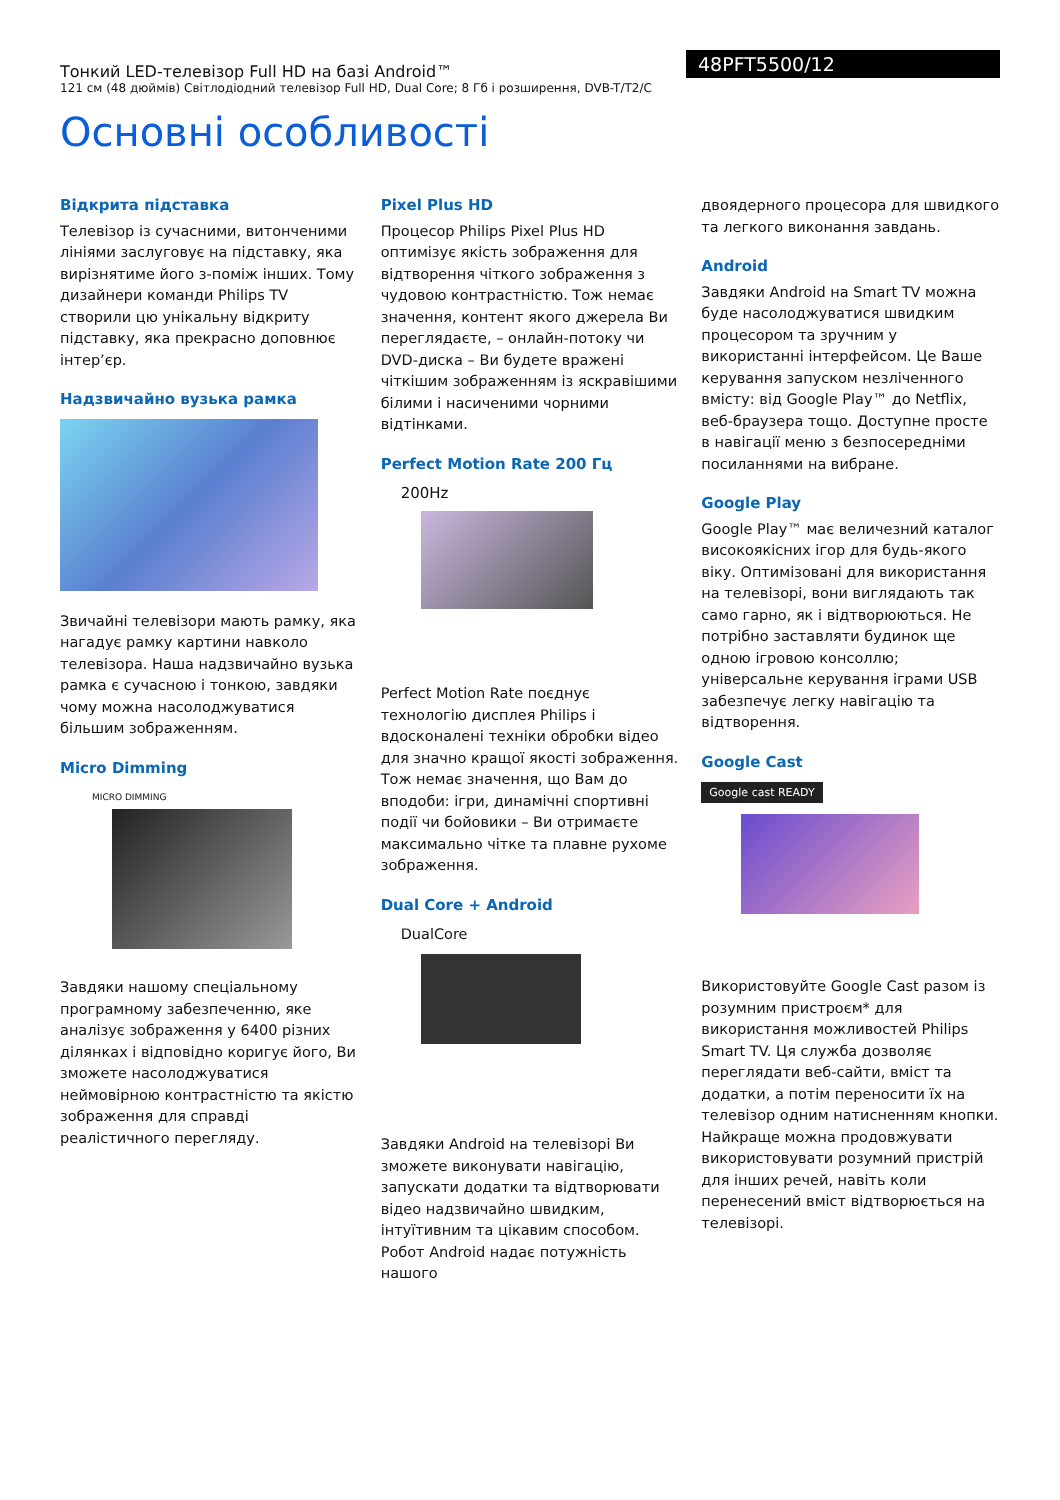Тонкий LED-телевізор Full HD на базі Android™
121 см (48 дюймів) Світлодіодний телевізор Full HD, Dual Core; 8 Гб і розширення, DVB-T/T2/C
48PFT5500/12
Основні особливості
Відкрита підставка
Телевізор із сучасними, витонченими лініями заслуговує на підставку, яка вирізнятиме його з-поміж інших. Тому дизайнери команди Philips TV створили цю унікальну відкриту підставку, яка прекрасно доповнює інтер’єр.
Надзвичайно вузька рамка
Звичайні телевізори мають рамку, яка нагадує рамку картини навколо телевізора. Наша надзвичайно вузька рамка є сучасною і тонкою, завдяки чому можна насолоджуватися більшим зображенням.
Micro Dimming
MICRO DIMMING
Завдяки нашому спеціальному програмному забезпеченню, яке аналізує зображення у 6400 різних ділянках і відповідно коригує його, Ви зможете насолоджуватися неймовірною контрастністю та якістю зображення для справді реалістичного перегляду.
Pixel Plus HD
Процесор Philips Pixel Plus HD оптимізує якість зображення для відтворення чіткого зображення з чудовою контрастністю. Тож немає значення, контент якого джерела Ви переглядаєте, – онлайн-потоку чи DVD-диска – Ви будете вражені чіткішим зображенням із яскравішими білими і насиченими чорними відтінками.
Perfect Motion Rate 200 Гц
200Hz
Perfect Motion Rate поєднує технологію дисплея Philips і вдосконалені техніки обробки відео для значно кращої якості зображення. Тож немає значення, що Вам до вподоби: ігри, динамічні спортивні події чи бойовики – Ви отримаєте максимально чітке та плавне рухоме зображення.
Dual Core + Android
DualCore
Завдяки Android на телевізорі Ви зможете виконувати навігацію, запускати додатки та відтворювати відео надзвичайно швидким, інтуїтивним та цікавим способом. Робот Android надає потужність нашого
двоядерного процесора для швидкого та легкого виконання завдань.
Android
Завдяки Android на Smart TV можна буде насолоджуватися швидким процесором та зручним у використанні інтерфейсом. Це Ваше керування запуском незліченного вмісту: від Google Play™ до Netflix, веб-браузера тощо. Доступне просте в навігації меню з безпосередніми посиланнями на вибране.
Google Play
Google Play™ має величезний каталог високоякісних ігор для будь-якого віку. Оптимізовані для використання на телевізорі, вони виглядають так само гарно, як і відтворюються. Не потрібно заставляти будинок ще одною ігровою консоллю; універсальне керування іграми USB забезпечує легку навігацію та відтворення.
Google Cast
Google cast READY
Використовуйте Google Cast разом із розумним пристроєм* для використання можливостей Philips Smart TV. Ця служба дозволяє переглядати веб-сайти, вміст та додатки, а потім переносити їх на телевізор одним натисненням кнопки. Найкраще можна продовжувати використовувати розумний пристрій для інших речей, навіть коли перенесений вміст відтворюється на телевізорі.